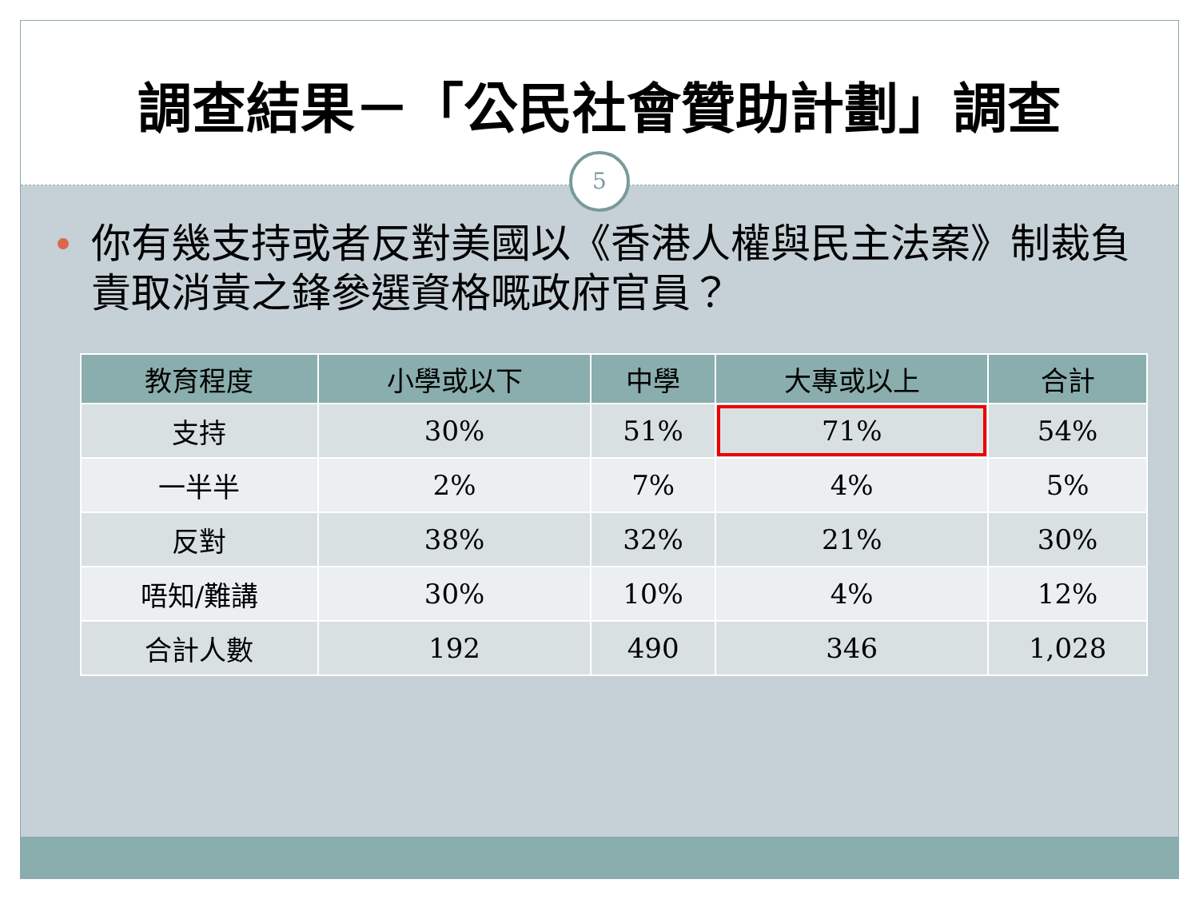調查結果－「公民社會贊助計劃」調查
5
你有幾支持或者反對美國以《香港人權與民主法案》制裁負責取消黃之鋒參選資格嘅政府官員？
| 教育程度 | 小學或以下 | 中學 | 大專或以上 | 合計 |
| --- | --- | --- | --- | --- |
| 支持 | 30% | 51% | 71% | 54% |
| 一半半 | 2% | 7% | 4% | 5% |
| 反對 | 38% | 32% | 21% | 30% |
| 唔知/難講 | 30% | 10% | 4% | 12% |
| 合計人數 | 192 | 490 | 346 | 1,028 |